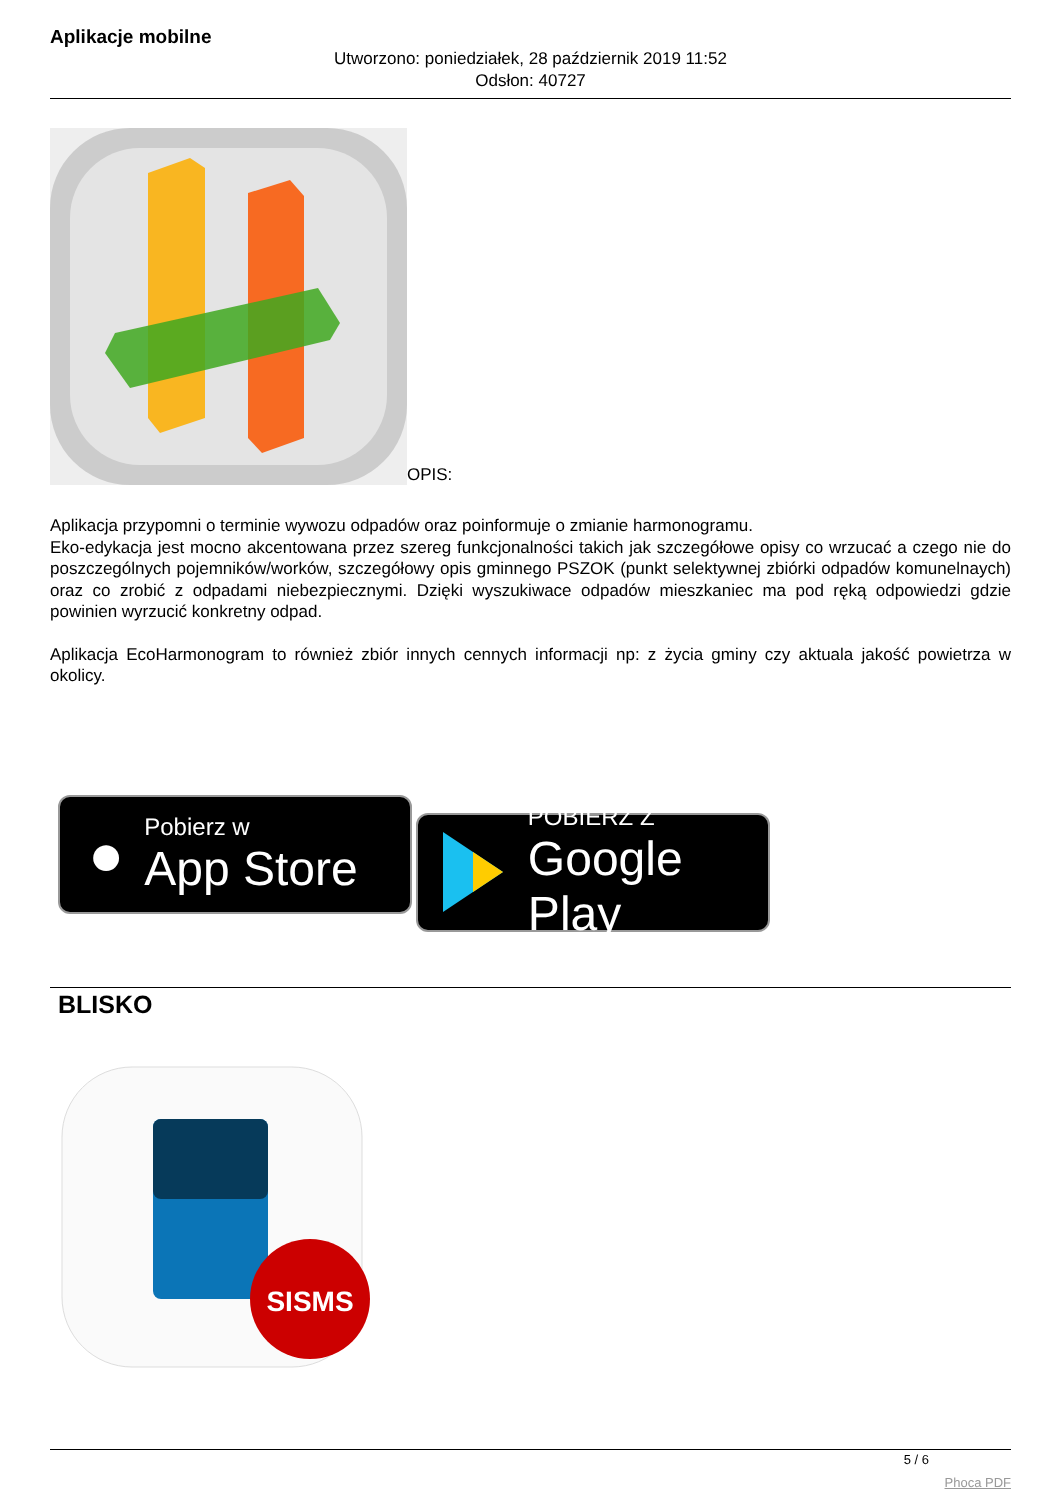Aplikacje mobilne
Utworzono: poniedziałek, 28 październik 2019 11:52
Odsłon: 40727
OPIS:
Aplikacja przypomni o terminie wywozu odpadów oraz poinformuje o zmianie harmonogramu.
Eko-edykacja jest mocno akcentowana przez szereg funkcjonalności takich jak szczegółowe opisy co wrzucać a czego nie do poszczególnych pojemników/worków, szczegółowy opis gminnego PSZOK (punkt selektywnej zbiórki odpadów komunelnaych) oraz co zrobić z odpadami niebezpiecznymi. Dzięki wyszukiwace odpadów mieszkaniec ma pod ręką odpowiedzi gdzie powinien wyrzucić konkretny odpad.
Aplikacja EcoHarmonogram to również zbiór innych cennych informacji np: z życia gminy czy aktuala jakość powietrza w okolicy.
●
Pobierz w
App Store
POBIERZ Z
Google Play
BLISKO
SISMS
5 / 6
Phoca PDF